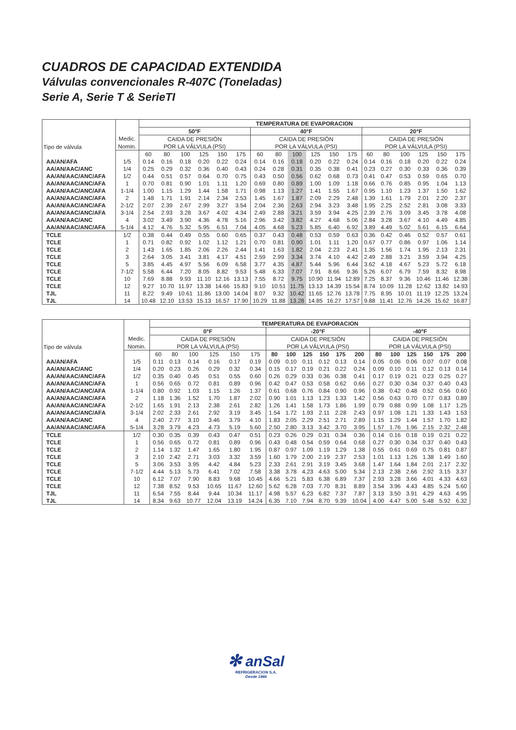CUADROS DE CAPACIDAD EXTENDIDA
Válvulas convencionales R-407C (Toneladas)
Serie A, Serie T & SerieTI
| Tipo de válvula | | TEMPERATURA DE EVAPORACION | | | | | | | | | | | | | | | | | |
| | | 50°F | | | | | | 40°F | | | | | | 20°F | | | | | |
| | Medic. | CAIDA DE PRESIÓN | | | | | | CAIDA DE PRESIÓN | | | | | | CAIDA DE PRESIÓN | | | | | |
| | Nomin. | POR LA VÁLVULA (PSI) | | | | | | POR LA VÁLVULA (PSI) | | | | | | POR LA VÁLVULA (PSI) | | | | | |
| | | 60 | 80 | 100 | 125 | 150 | 175 | 60 | 80 | 100 | 125 | 150 | 175 | 60 | 80 | 100 | 125 | 150 | 175 |
| AA/AN/AFA | 1/5 | 0.14 | 0.16 | 0.18 | 0.20 | 0.22 | 0.24 | 0.14 | 0.16 | 0.18 | 0.20 | 0.22 | 0.24 | 0.14 | 0.16 | 0.18 | 0.20 | 0.22 | 0.24 |
| AA/AN/AAC/ANC | 1/4 | 0.25 | 0.29 | 0.32 | 0.36 | 0.40 | 0.43 | 0.24 | 0.28 | 0.31 | 0.35 | 0.38 | 0.41 | 0.23 | 0.27 | 0.30 | 0.33 | 0.36 | 0.39 |
| AA/AN/AAC/ANC/AFA | 1/2 | 0.44 | 0.51 | 0.57 | 0.64 | 0.70 | 0.75 | 0.43 | 0.50 | 0.56 | 0.62 | 0.68 | 0.73 | 0.41 | 0.47 | 0.53 | 0.59 | 0.65 | 0.70 |
| AA/AN/AAC/ANC/AFA | 1 | 0.70 | 0.81 | 0.90 | 1.01 | 1.11 | 1.20 | 0.69 | 0.80 | 0.89 | 1.00 | 1.09 | 1.18 | 0.66 | 0.76 | 0.85 | 0.95 | 1.04 | 1.13 |
| AA/AN/AAC/ANC/AFA | 1-1/4 | 1.00 | 1.15 | 1.29 | 1.44 | 1.58 | 1.71 | 0.98 | 1.13 | 1.27 | 1.41 | 1.55 | 1.67 | 0.95 | 1.10 | 1.23 | 1.37 | 1.50 | 1.62 |
| AA/AN/AAC/ANC/AFA | 2 | 1.48 | 1.71 | 1.91 | 2.14 | 2.34 | 2.53 | 1.45 | 1.67 | 1.87 | 2.09 | 2.29 | 2.48 | 1.39 | 1.61 | 1.79 | 2.01 | 2.20 | 2.37 |
| AA/AN/AAC/ANC/AFA | 2-1/2 | 2.07 | 2.39 | 2.67 | 2.99 | 3.27 | 3.54 | 2.04 | 2.36 | 2.63 | 2.94 | 3.23 | 3.48 | 1.95 | 2.25 | 2.52 | 2.81 | 3.08 | 3.33 |
| AA/AN/AAC/ANC/AFA | 3-1/4 | 2.54 | 2.93 | 3.28 | 3.67 | 4.02 | 4.34 | 2.49 | 2.88 | 3.21 | 3.59 | 3.94 | 4.25 | 2.39 | 2.76 | 3.09 | 3.45 | 3.78 | 4.08 |
| AA/AN/AAC/ANC | 4 | 3.02 | 3.49 | 3.90 | 4.36 | 4.78 | 5.16 | 2.96 | 3.42 | 3.82 | 4.27 | 4.68 | 5.06 | 2.84 | 3.28 | 3.67 | 4.10 | 4.49 | 4.85 |
| AA/AN/AAC/ANC/AFA | 5-1/4 | 4.12 | 4.76 | 5.32 | 5.95 | 6.51 | 7.04 | 4.05 | 4.68 | 5.23 | 5.85 | 6.40 | 6.92 | 3.89 | 4.49 | 5.02 | 5.61 | 6.15 | 6.64 |
| TCLE | 1/2 | 0.38 | 0.44 | 0.49 | 0.55 | 0.60 | 0.65 | 0.37 | 0.43 | 0.48 | 0.53 | 0.59 | 0.63 | 0.36 | 0.42 | 0.46 | 0.52 | 0.57 | 0.61 |
| TCLE | 1 | 0.71 | 0.82 | 0.92 | 1.02 | 1.12 | 1.21 | 0.70 | 0.81 | 0.90 | 1.01 | 1.11 | 1.20 | 0.67 | 0.77 | 0.86 | 0.97 | 1.06 | 1.14 |
| TCLE | 2 | 1.43 | 1.65 | 1.85 | 2.06 | 2.26 | 2.44 | 1.41 | 1.63 | 1.82 | 2.04 | 2.23 | 2.41 | 1.35 | 1.56 | 1.74 | 1.95 | 2.13 | 2.31 |
| TCLE | 3 | 2.64 | 3.05 | 3.41 | 3.81 | 4.17 | 4.51 | 2.59 | 2.99 | 3.34 | 3.74 | 4.10 | 4.42 | 2.49 | 2.88 | 3.21 | 3.59 | 3.94 | 4.25 |
| TCLE | 5 | 3.85 | 4.45 | 4.97 | 5.56 | 6.09 | 6.58 | 3.77 | 4.35 | 4.87 | 5.44 | 5.96 | 6.44 | 3.62 | 4.18 | 4.67 | 5.23 | 5.72 | 6.18 |
| TCLE | 7-1/2 | 5.58 | 6.44 | 7.20 | 8.05 | 8.82 | 9.53 | 5.48 | 6.33 | 7.07 | 7.91 | 8.66 | 9.36 | 5.26 | 6.07 | 6.79 | 7.59 | 8.32 | 8.98 |
| TCLE | 10 | 7.69 | 8.88 | 9.93 | 11.10 | 12.16 | 13.13 | 7.55 | 8.72 | 9.75 | 10.90 | 11.94 | 12.89 | 7.25 | 8.37 | 9.36 | 10.46 | 11.46 | 12.38 |
| TCLE | 12 | 9.27 | 10.70 | 11.97 | 13.38 | 14.66 | 15.83 | 9.10 | 10.51 | 11.75 | 13.13 | 14.39 | 15.54 | 8.74 | 10.09 | 11.28 | 12.62 | 13.82 | 14.93 |
| TJL | 11 | 8.22 | 9.49 | 10.61 | 11.86 | 13.00 | 14.04 | 8.07 | 9.32 | 10.42 | 11.65 | 12.76 | 13.78 | 7.75 | 8.95 | 10.01 | 11.19 | 12.25 | 13.24 |
| TJL | 14 | 10.48 | 12.10 | 13.53 | 15.13 | 16.57 | 17.90 | 10.29 | 11.88 | 13.28 | 14.85 | 16.27 | 17.57 | 9.88 | 11.41 | 12.76 | 14.26 | 15.62 | 16.87 |
| Tipo de válvula | | TEMPERATURA DE EVAPORACION | | | | | | | | | | | | | | | | | |
| | | 0°F | | | | | | -20°F | | | | | | -40°F | | | | | |
| | Medic. | CAIDA DE PRESIÓN | | | | | | CAIDA DE PRESIÓN | | | | | | CAIDA DE PRESIÓN | | | | | |
| | Nomin. | POR LA VÁLVULA (PSI) | | | | | | POR LA VÁLVULA (PSI) | | | | | | POR LA VÁLVULA (PSI) | | | | | |
| | | 60 | 80 | 100 | 125 | 150 | 175 | 80 | 100 | 125 | 150 | 175 | 200 | 80 | 100 | 125 | 150 | 175 | 200 |
| AA/AN/AFA | 1/5 | 0.11 | 0.13 | 0.14 | 0.16 | 0.17 | 0.19 | 0.09 | 0.10 | 0.11 | 0.12 | 0.13 | 0.14 | 0.05 | 0.06 | 0.06 | 0.07 | 0.07 | 0.08 |
| AA/AN/AAC/ANC | 1/4 | 0.20 | 0.23 | 0.26 | 0.29 | 0.32 | 0.34 | 0.15 | 0.17 | 0.19 | 0.21 | 0.22 | 0.24 | 0.09 | 0.10 | 0.11 | 0.12 | 0.13 | 0.14 |
| AA/AN/AAC/ANC/AFA | 1/2 | 0.35 | 0.40 | 0.45 | 0.51 | 0.55 | 0.60 | 0.26 | 0.29 | 0.33 | 0.36 | 0.38 | 0.41 | 0.17 | 0.19 | 0.21 | 0.23 | 0.25 | 0.27 |
| AA/AN/AAC/ANC/AFA | 1 | 0.56 | 0.65 | 0.72 | 0.81 | 0.89 | 0.96 | 0.42 | 0.47 | 0.53 | 0.58 | 0.62 | 0.66 | 0.27 | 0.30 | 0.34 | 0.37 | 0.40 | 0.43 |
| AA/AN/AAC/ANC/AFA | 1-1/4 | 0.80 | 0.92 | 1.03 | 1.15 | 1.26 | 1.37 | 0.61 | 0.68 | 0.76 | 0.84 | 0.90 | 0.96 | 0.38 | 0.42 | 0.48 | 0.52 | 0.56 | 0.60 |
| AA/AN/AAC/ANC/AFA | 2 | 1.18 | 1.36 | 1.52 | 1.70 | 1.87 | 2.02 | 0.90 | 1.01 | 1.13 | 1.23 | 1.33 | 1.42 | 0.56 | 0.63 | 0.70 | 0.77 | 0.83 | 0.89 |
| AA/AN/AAC/ANC/AFA | 2-1/2 | 1.65 | 1.91 | 2.13 | 2.38 | 2.61 | 2.82 | 1.26 | 1.41 | 1.58 | 1.73 | 1.86 | 1.99 | 0.79 | 0.88 | 0.99 | 1.08 | 1.17 | 1.25 |
| AA/AN/AAC/ANC/AFA | 3-1/4 | 2.02 | 2.33 | 2.61 | 2.92 | 3.19 | 3.45 | 1.54 | 1.72 | 1.93 | 2.11 | 2.28 | 2.43 | 0.97 | 1.08 | 1.21 | 1.33 | 1.43 | 1.53 |
| AA/AN/AAC/ANC | 4 | 2.40 | 2.77 | 3.10 | 3.46 | 3.79 | 4.10 | 1.83 | 2.05 | 2.29 | 2.51 | 2.71 | 2.89 | 1.15 | 1.29 | 1.44 | 1.57 | 1.70 | 1.82 |
| AA/AN/AAC/ANC/AFA | 5-1/4 | 3.28 | 3.79 | 4.23 | 4.73 | 5.19 | 5.60 | 2.50 | 2.80 | 3.13 | 3.42 | 3.70 | 3.95 | 1.57 | 1.76 | 1.96 | 2.15 | 2.32 | 2.48 |
| TCLE | 1/2 | 0.30 | 0.35 | 0.39 | 0.43 | 0.47 | 0.51 | 0.23 | 0.26 | 0.29 | 0.31 | 0.34 | 0.36 | 0.14 | 0.16 | 0.18 | 0.19 | 0.21 | 0.22 |
| TCLE | 1 | 0.56 | 0.65 | 0.72 | 0.81 | 0.89 | 0.96 | 0.43 | 0.48 | 0.54 | 0.59 | 0.64 | 0.68 | 0.27 | 0.30 | 0.34 | 0.37 | 0.40 | 0.43 |
| TCLE | 2 | 1.14 | 1.32 | 1.47 | 1.65 | 1.80 | 1.95 | 0.87 | 0.97 | 1.09 | 1.19 | 1.29 | 1.38 | 0.55 | 0.61 | 0.69 | 0.75 | 0.81 | 0.87 |
| TCLE | 3 | 2.10 | 2.42 | 2.71 | 3.03 | 3.32 | 3.59 | 1.60 | 1.79 | 2.00 | 2.19 | 2.37 | 2.53 | 1.01 | 1.13 | 1.26 | 1.38 | 1.49 | 1.60 |
| TCLE | 5 | 3.06 | 3.53 | 3.95 | 4.42 | 4.84 | 5.23 | 2.33 | 2.61 | 2.91 | 3.19 | 3.45 | 3.68 | 1.47 | 1.64 | 1.84 | 2.01 | 2.17 | 2.32 |
| TCLE | 7-1/2 | 4.44 | 5.13 | 5.73 | 6.41 | 7.02 | 7.58 | 3.38 | 3.78 | 4.23 | 4.63 | 5.00 | 5.34 | 2.13 | 2.38 | 2.66 | 2.92 | 3.15 | 3.37 |
| TCLE | 10 | 6.12 | 7.07 | 7.90 | 8.83 | 9.68 | 10.45 | 4.66 | 5.21 | 5.83 | 6.38 | 6.89 | 7.37 | 2.93 | 3.28 | 3.66 | 4.01 | 4.33 | 4.63 |
| TCLE | 12 | 7.38 | 8.52 | 9.53 | 10.65 | 11.67 | 12.60 | 5.62 | 6.28 | 7.03 | 7.70 | 8.31 | 8.89 | 3.54 | 3.96 | 4.43 | 4.85 | 5.24 | 5.60 |
| TJL | 11 | 6.54 | 7.55 | 8.44 | 9.44 | 10.34 | 11.17 | 4.98 | 5.57 | 6.23 | 6.82 | 7.37 | 7.87 | 3.13 | 3.50 | 3.91 | 4.29 | 4.63 | 4.95 |
| TJL | 14 | 8.34 | 9.63 | 10.77 | 12.04 | 13.19 | 14.24 | 6.35 | 7.10 | 7.94 | 8.70 | 9.39 | 10.04 | 4.00 | 4.47 | 5.00 | 5.48 | 5.92 | 6.32 |
✻ anSal
REFRIGERACION S.A.
Desde 1946